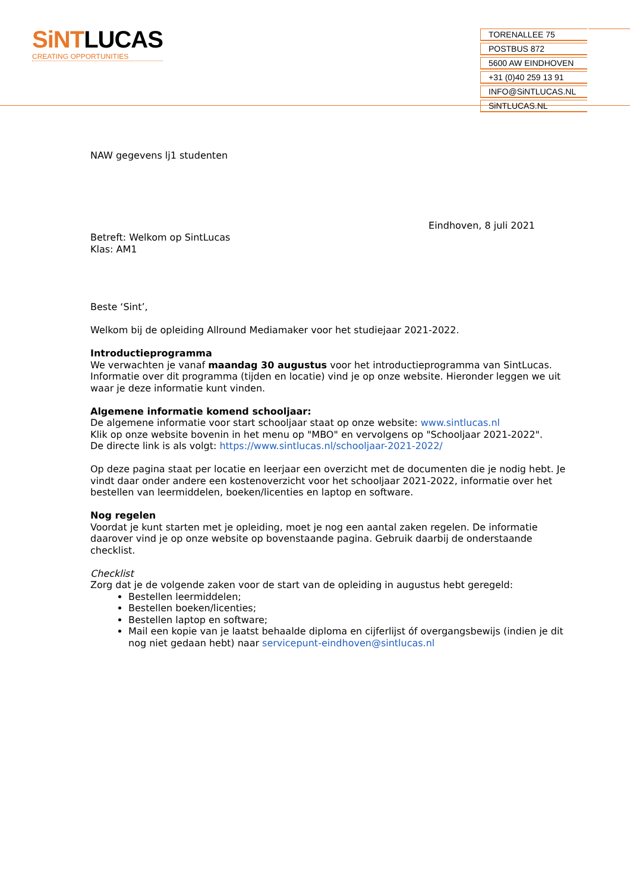SiNTLUCAS
CREATING OPPORTUNITIES
TORENALLEE 75
POSTBUS 872
5600 AW EINDHOVEN
+31 (0)40 259 13 91
INFO@SiNTLUCAS.NL
SiNTLUCAS.NL
NAW gegevens lj1 studenten
Eindhoven, 8 juli 2021
Betreft: Welkom op SintLucas
Klas: AM1
Beste ‘Sint’,
Welkom bij de opleiding Allround Mediamaker voor het studiejaar 2021-2022.
Introductieprogramma
We verwachten je vanaf maandag 30 augustus voor het introductieprogramma van SintLucas. Informatie over dit programma (tijden en locatie) vind je op onze website. Hieronder leggen we uit waar je deze informatie kunt vinden.
Algemene informatie komend schooljaar:
De algemene informatie voor start schooljaar staat op onze website: www.sintlucas.nl
Klik op onze website bovenin in het menu op "MBO" en vervolgens op "Schooljaar 2021-2022".
De directe link is als volgt: https://www.sintlucas.nl/schooljaar-2021-2022/
Op deze pagina staat per locatie en leerjaar een overzicht met de documenten die je nodig hebt. Je vindt daar onder andere een kostenoverzicht voor het schooljaar 2021-2022, informatie over het bestellen van leermiddelen, boeken/licenties en laptop en software.
Nog regelen
Voordat je kunt starten met je opleiding, moet je nog een aantal zaken regelen. De informatie daarover vind je op onze website op bovenstaande pagina. Gebruik daarbij de onderstaande checklist.
Checklist
Zorg dat je de volgende zaken voor de start van de opleiding in augustus hebt geregeld:
Bestellen leermiddelen;
Bestellen boeken/licenties;
Bestellen laptop en software;
Mail een kopie van je laatst behaalde diploma en cijferlijst óf overgangsbewijs (indien je dit nog niet gedaan hebt) naar servicepunt-eindhoven@sintlucas.nl